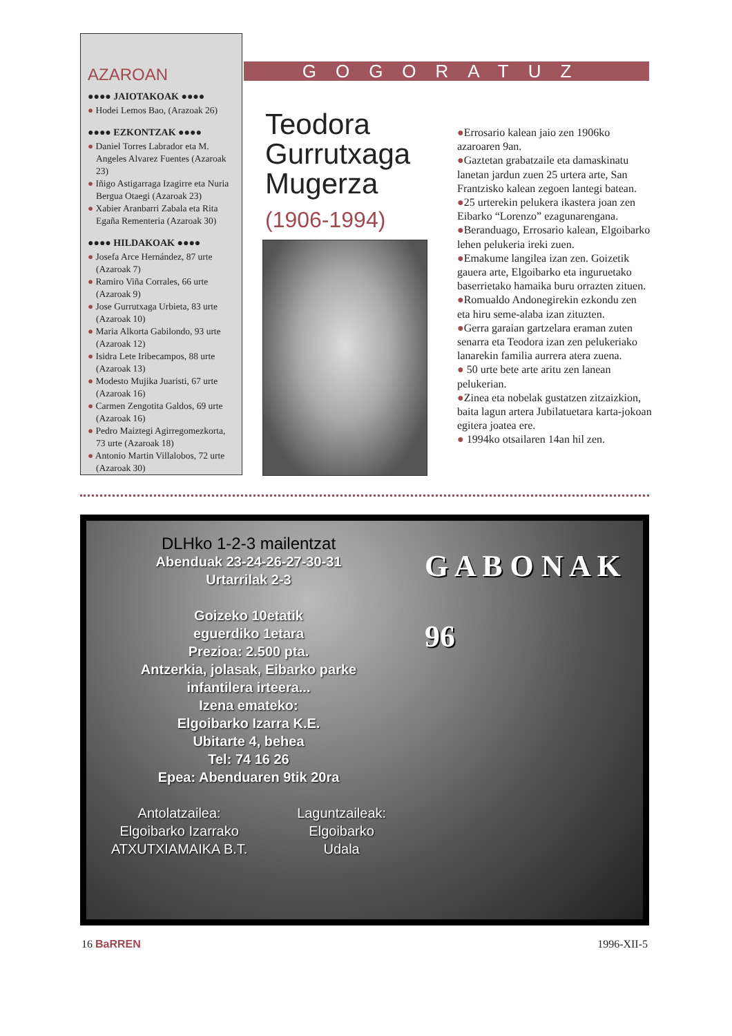AZAROAN
●●●● JAIOTAKOAK ●●●●
● Hodei Lemos Bao, (Arazoak 26)
●●●● EZKONTZAK ●●●●
● Daniel Torres Labrador eta M. Angeles Alvarez Fuentes (Azaroak 23)
● Iñigo Astigarraga Izagirre eta Nuria Bergua Otaegi (Azaroak 23)
● Xabier Aranbarri Zabala eta Rita Egaña Rementeria (Azaroak 30)
●●●● HILDAKOAK ●●●●
● Josefa Arce Hernández, 87 urte (Azaroak 7)
● Ramiro Viña Corrales, 66 urte (Azaroak 9)
● Jose Gurrutxaga Urbieta, 83 urte (Azaroak 10)
● Maria Alkorta Gabilondo, 93 urte (Azaroak 12)
● Isidra Lete Iribecampos, 88 urte (Azaroak 13)
● Modesto Mujika Juaristi, 67 urte (Azaroak 16)
● Carmen Zengotita Galdos, 69 urte (Azaroak 16)
● Pedro Maiztegi Agirregomezkorta, 73 urte (Azaroak 18)
● Antonio Martin Villalobos, 72 urte (Azaroak 30)
GOGORATUZ
Teodora
Gurrutxaga
Mugerza
(1906-1994)
●Errosario kalean jaio zen 1906ko azaroaren 9an.
●Gaztetan grabatzaile eta damaskinatu lanetan jardun zuen 25 urtera arte, San Frantzisko kalean zegoen lantegi batean.
●25 urterekin pelukera ikastera joan zen Eibarko “Lorenzo” ezagunarengana.
●Beranduago, Errosario kalean, Elgoibarko lehen pelukeria ireki zuen.
●Emakume langilea izan zen. Goizetik gauera arte, Elgoibarko eta inguruetako baserrietako hamaika buru orrazten zituen.
●Romualdo Andonegirekin ezkondu zen eta hiru seme-alaba izan zituzten.
●Gerra garaian gartzelara eraman zuten senarra eta Teodora izan zen pelukeriako lanarekin familia aurrera atera zuena.
● 50 urte bete arte aritu zen lanean pelukerian.
●Zinea eta nobelak gustatzen zitzaizkion, baita lagun artera Jubilatuetara karta-jokoan egitera joatea ere.
● 1994ko otsailaren 14an hil zen.
DLHko 1-2-3 mailentzat
Abenduak 23-24-26-27-30-31
Urtarrilak 2-3
Goizeko 10etatik
eguerdiko 1etara
Prezioa: 2.500 pta.
Antzerkia, jolasak, Eibarko parke
infantilera irteera...
Izena emateko:
Elgoibarko Izarra K.E.
Ubitarte 4, behea
Tel: 74 16 26
Epea: Abenduaren 9tik 20ra
Antolatzailea:
Elgoibarko Izarrako
ATXUTXIAMAIKA B.T.
Laguntzaileak:
Elgoibarko
Udala
G A B O N A K
96
16 BaRREN 1996-XII-5